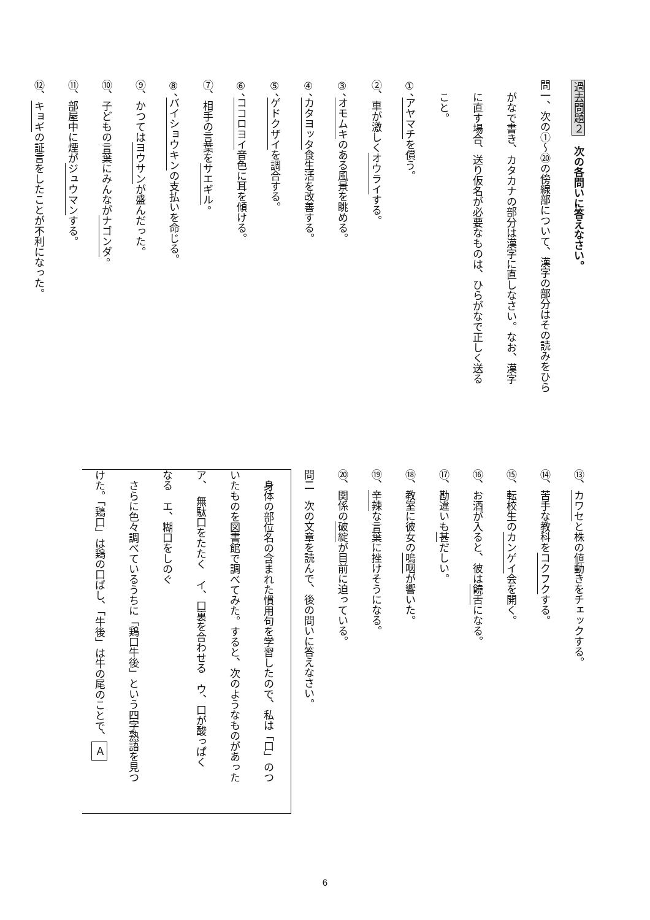過去問題２　次の各問いに答えなさい。
問一、次の①～⑳の傍線部について、漢字の部分はその読みをひら
がなで書き、カタカナの部分は漢字に直しなさい。なお、漢字
に直す場合、送り仮名が必要なものは、ひらがなで正しく送る
こと。
①、アヤマチを償う。
②、車が激しくオウライする。
③、オモムキのある風景を眺める。
④、カタヨッタ食生活を改善する。
⑤、ゲドクザイを調合する。
⑥、ココロヨイ音色に耳を傾ける。
⑦、相手の言葉をサエギル。
⑧、バイショウキンの支払いを命じる。
⑨、かつてはヨウサンが盛んだった。
⑩、子どもの言葉にみんながナゴンダ。
⑪、部屋中に煙がジュウマンする。
⑫、キョギの証言をしたことが不利になった。
⑬、カワセと株の値動きをチェックする。
⑭、苦手な教科をコクフクする。
⑮、転校生のカンゲイ会を開く。
⑯、お酒が入ると、彼は饒舌になる。
⑰、勘違いも甚だしい。
⑱、教室に彼女の嗚咽が響いた。
⑲、辛辣な言葉に挫けそうになる。
⑳、関係の破綻が目前に迫っている。
問二　次の文章を読んで、後の問いに答えなさい。
　身体の部位名の含まれた慣用句を学習したので、私は「口」のつ
いたものを図書館で調べてみた。すると、次のようなものがあった
ア、　無駄口をたたく　イ、口裏を合わせる　ウ、口が酸っぱく
なる　エ、糊口をしのぐ
　さらに色々調べているうちに「鶏口牛後」という四字熟語を見つ
けた。「鶏口」は鶏の口ばし、「牛後」は牛の尾のことで、Ａ
6